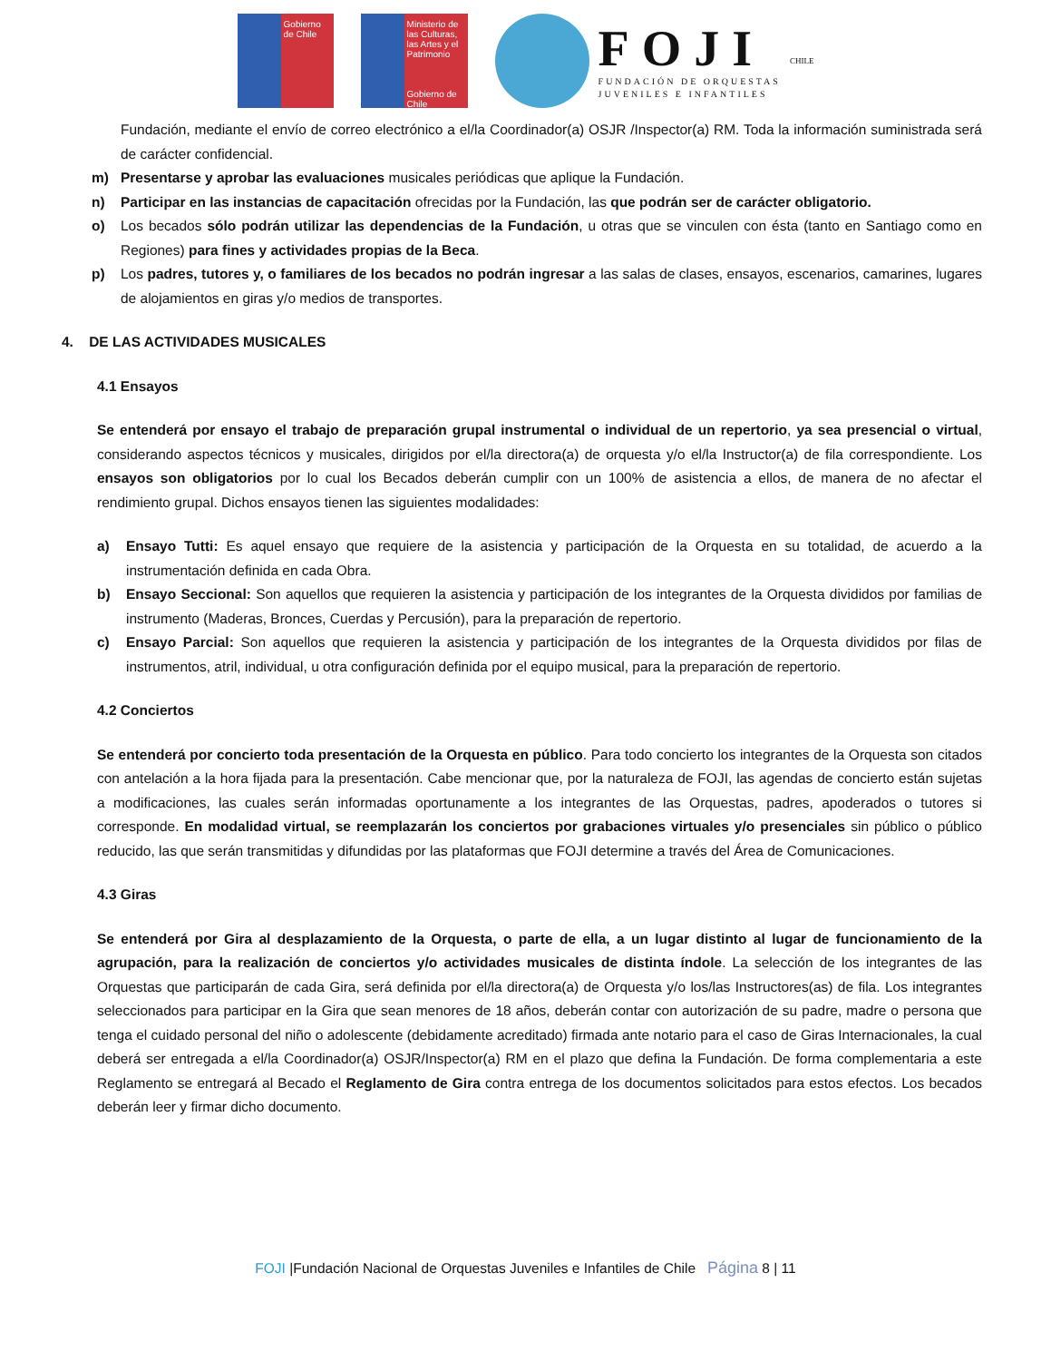Gobierno de Chile
Ministerio de las Culturas, las Artes y el Patrimonio
Gobierno de Chile
FOJI
FUNDACIÓN DE ORQUESTAS
JUVENILES E INFANTILES
CHILE
Fundación, mediante el envío de correo electrónico a el/la Coordinador(a) OSJR /Inspector(a) RM. Toda la información suministrada será de carácter confidencial.
m) Presentarse y aprobar las evaluaciones musicales periódicas que aplique la Fundación.
n) Participar en las instancias de capacitación ofrecidas por la Fundación, las que podrán ser de carácter obligatorio.
o) Los becados sólo podrán utilizar las dependencias de la Fundación, u otras que se vinculen con ésta (tanto en Santiago como en Regiones) para fines y actividades propias de la Beca.
p) Los padres, tutores y, o familiares de los becados no podrán ingresar a las salas de clases, ensayos, escenarios, camarines, lugares de alojamientos en giras y/o medios de transportes.
4. DE LAS ACTIVIDADES MUSICALES
4.1 Ensayos
Se entenderá por ensayo el trabajo de preparación grupal instrumental o individual de un repertorio, ya sea presencial o virtual, considerando aspectos técnicos y musicales, dirigidos por el/la directora(a) de orquesta y/o el/la Instructor(a) de fila correspondiente. Los ensayos son obligatorios por lo cual los Becados deberán cumplir con un 100% de asistencia a ellos, de manera de no afectar el rendimiento grupal. Dichos ensayos tienen las siguientes modalidades:
a) Ensayo Tutti: Es aquel ensayo que requiere de la asistencia y participación de la Orquesta en su totalidad, de acuerdo a la instrumentación definida en cada Obra.
b) Ensayo Seccional: Son aquellos que requieren la asistencia y participación de los integrantes de la Orquesta divididos por familias de instrumento (Maderas, Bronces, Cuerdas y Percusión), para la preparación de repertorio.
c) Ensayo Parcial: Son aquellos que requieren la asistencia y participación de los integrantes de la Orquesta divididos por filas de instrumentos, atril, individual, u otra configuración definida por el equipo musical, para la preparación de repertorio.
4.2 Conciertos
Se entenderá por concierto toda presentación de la Orquesta en público. Para todo concierto los integrantes de la Orquesta son citados con antelación a la hora fijada para la presentación. Cabe mencionar que, por la naturaleza de FOJI, las agendas de concierto están sujetas a modificaciones, las cuales serán informadas oportunamente a los integrantes de las Orquestas, padres, apoderados o tutores si corresponde. En modalidad virtual, se reemplazarán los conciertos por grabaciones virtuales y/o presenciales sin público o público reducido, las que serán transmitidas y difundidas por las plataformas que FOJI determine a través del Área de Comunicaciones.
4.3 Giras
Se entenderá por Gira al desplazamiento de la Orquesta, o parte de ella, a un lugar distinto al lugar de funcionamiento de la agrupación, para la realización de conciertos y/o actividades musicales de distinta índole. La selección de los integrantes de las Orquestas que participarán de cada Gira, será definida por el/la directora(a) de Orquesta y/o los/las Instructores(as) de fila. Los integrantes seleccionados para participar en la Gira que sean menores de 18 años, deberán contar con autorización de su padre, madre o persona que tenga el cuidado personal del niño o adolescente (debidamente acreditado) firmada ante notario para el caso de Giras Internacionales, la cual deberá ser entregada a el/la Coordinador(a) OSJR/Inspector(a) RM en el plazo que defina la Fundación. De forma complementaria a este Reglamento se entregará al Becado el Reglamento de Gira contra entrega de los documentos solicitados para estos efectos. Los becados deberán leer y firmar dicho documento.
FOJI |Fundación Nacional de Orquestas Juveniles e Infantiles de Chile Página 8 | 11